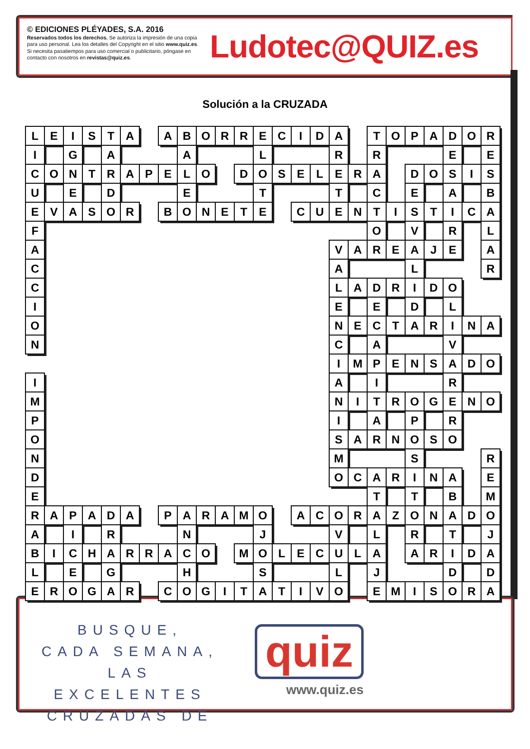© EDICIONES PLÉYADES, S.A. 2016
Reservados todos los derechos. Se autoriza la impresión de una copia para uso personal. Lea los detalles del Copyright en el sitio www.quiz.es. Si necesita pasatiempos para uso comercial o publicitario, póngase en contacto con nosotros en revistas@quiz.es.
Ludotec@QUIZ.es
Solución a la CRUZADA
| L | E | I | S | T | A | | A | B | O | R | R | E | C | I | D | A | | T | O | P | A | D | O | R |
| I | | G | | A | | | | A | | | | L | | | | R | | R | | | | E | | E |
| C | O | N | T | R | A | P | E | L | O | | D | O | S | E | L | E | R | A | | D | O | S | I | S |
| U | | E | | D | | | | E | | | | T | | | | T | | C | | E | | A | | B |
| E | V | A | S | O | R | | B | O | N | E | T | E | | C | U | E | N | T | I | S | T | I | C | A |
| F | | | | | | | | | | | | | | | | | | O | | V | | R | | L |
| A | | | | | | | | | | | | | | | | V | A | R | E | A | J | E | | A |
| C | | | | | | | | | | | | | | | | A | | | | L | | | | R |
| C | | | | | | | | | | | | | | | | L | A | D | R | I | D | O | | |
| I | | | | | | | | | | | | | | | | E | | E | | D | | L | | |
| O | | | | | | | | | | | | | | | | N | E | C | T | A | R | I | N | A |
| N | | | | | | | | | | | | | | | | C | | A | | | | V | | |
| | | | | | | | | | | | | | | | | I | M | P | E | N | S | A | D | O |
| I | | | | | | | | | | | | | | | | A | | I | | | | R | | |
| M | | | | | | | | | | | | | | | | N | I | T | R | O | G | E | N | O |
| P | | | | | | | | | | | | | | | | I | | A | | P | | R | | |
| O | | | | | | | | | | | | | | | | S | A | R | N | O | S | O | | |
| N | | | | | | | | | | | | | | | | M | | | | S | | | | R |
| D | | | | | | | | | | | | | | | | O | C | A | R | I | N | A | | E |
| E | | | | | | | | | | | | | | | | | | T | | T | | B | | M |
| R | A | P | A | D | A | | P | A | R | A | M | O | | A | C | O | R | A | Z | O | N | A | D | O |
| A | | I | | R | | | | N | | | | J | | | | V | | L | | R | | T | | J |
| B | I | C | H | A | R | R | A | C | O | | M | O | L | E | C | U | L | A | | A | R | I | D | A |
| L | | E | | G | | | | H | | | | S | | | | L | | J | | | | D | | D |
| E | R | O | G | A | R | | C | O | G | I | T | A | T | I | V | O | | E | M | I | S | O | R | A |
BUSQUE,
CADA SEMANA,
LAS EXCELENTES
CRUZADAS DE
quiz
www.quiz.es